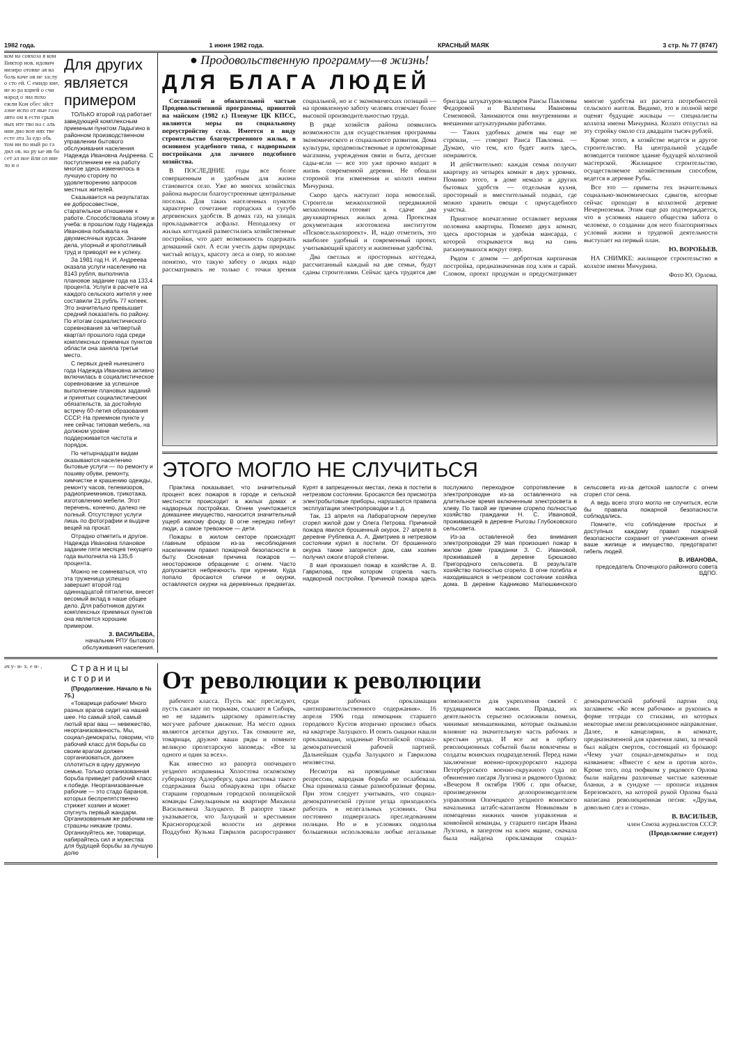1982 года. 1 июня 1982 года. КРАСНЫЙ МАЯК 3 стр. № 77 (8747)
ком на совхоза я ком Виктор нов. идович низиро отовке ая на боль каче ов не заслу о сто ей. С емидо кие, не ю ра кцией о счи народ о зна похо ежли Кон обес эйст азме испо от ные газо авто ом в ести срыв ных ите тво на с аль нии дно воп иях тве есте ата За едо обь том ин по ный ро га дил ов. на ру ые ив бо сет ал ное йли ол ние ло и о
Для других является примером
ТОЛЬКО второй год работает заведующей комплексным приемным пунктом Ладыгино в районном производственном управлении бытового обслуживания населения Надежда Ивановна Андреева. С поступлением ее на работу многое здесь изменилось в лучшую сторону по удовлетворению запросов местных жителей.
Сказывается на результатах ее добросовестное, старательное отношение к работе. Способствовала этому и учеба: в прошлом году Надежда Ивановна побывала на двухмесячных курсах. Знание дела, упорный и кропотливый труд и приводят ее к успеху.
За 1981 год Н. И. Андреева оказала услуги населению на 8143 рубля, выполнила плановое задание года на 133,4 процента. Услуги в расчете на каждого сельского жителя у нее составили 21 рубль 77 копеек. Это значительно превышает средний показатель по району. По итогам социалистического соревнования за четвертый квартал прошлого года среди комплексных приемных пунктов области она заняла третье место.
С первых дней нынешнего года Надежда Ивановна активно включилась в социалистическое соревнование за успешное выполнение плановых заданий и принятых социалистических обязательств, за достойную встречу 60-летия образования СССР. На приемном пункте у нее сейчас типовая мебель, на должном уровне поддерживается чистота и порядок.
По четырнадцати видам оказываются населению бытовые услуги — по ремонту и пошиву обуви, ремонту, химчистке и крашению одежды, ремонту часов, телевизоров, радиоприемников, трикотажа, изготовлению мебели. Этот перечень, конечно, далеко не полный. Отсутствуют услуги лишь по фотографии и выдаче вещей на прокат.
Отрадно отметить и другое. Надежда Ивановна плановое задание пяти месяцев текущего года выполнила на 135,6 процента.
Можно не сомневаться, что эта труженица успешно завершит второй год одиннадцатой пятилетки, внесет весомый вклад в наше общее дело. Для работников других комплексных приемных пунктов она является хорошим примером.
З. ВАСИЛЬЕВА,
начальник РПУ бытового обслуживания населения.
● Продовольственную программу—в жизнь!
ДЛЯ БЛАГА ЛЮДЕЙ
Составной и обязательной частью Продовольственной программы, принятой на майском (1982 г.) Пленуме ЦК КПСС, являются меры по социальному переустройству села. Имеется в виду строительство благоустроенного жилья, в основном усадебного типа, с надворными постройками для личного подсобного хозяйства.
В ПОСЛЕДНИЕ годы все более совершенным и удобным для жизни становится село. Уже во многих хозяйствах района выросли благоустроенные центральные поселки. Для таких населенных пунктов характерно сочетание городских и сугубо деревенских удобств. В домах газ, на улицах прокладывается асфальт. Неподалеку от жилых коттеджей разместились хозяйственные постройки, что дает возможность содержать домашний скот. А если учесть дары природы: чистый воздух, красоту леса и озер, то вполне понятно, что такую заботу о людях надо рассматривать не только с точки зрения социальной, но и с экономических позиций — на проявленную заботу человек отвечает более высокой производительностью труда.
В ряде хозяйств района появились возможности для осуществления программы экономического и социального развития. Дома культуры, продовольственные и промтоварные магазины, учреждения связи и быта, детские сады-ясли — все это уже прочно входит в жизнь современной деревни. Не обошли стороной эти изменения и колхоз имени Мичурина.
Скоро здесь наступит пора новоселий. Строители межколхозной передвижной мехколонны готовят к сдаче два двухквартирных жилых дома. Проектная документация изготовлена институтом «Псковсельхозпроект». И, надо отметить, это наиболее удобный и современный проект, учитывающий красоту и жизненные удобства.
Два светлых и просторных коттеджа, рассчитанный каждый на две семьи, будут сданы строителями. Сейчас здесь трудятся две бригады штукатуров-маляров Раисы Павловны Федоровой и Валентины Ивановны Семеновой. Занимаются они внутренними и внешними штукатурными работами.
— Таких удобных домов мы еще не строили, — говорит Раиса Павловна. — Думаю, что тем, кто будет жить здесь, понравится.
И действительно: каждая семья получит квартиру из четырех комнат в двух уровнях. Помимо этого, в доме немало и других бытовых удобств — отдельная кухня, просторный и вместительный подвал, где можно хранить овощи с приусадебного участка.
Приятное впечатление оставляет верхняя половина квартиры. Помимо двух комнат, здесь просторная и удобная мансарда, с которой открывается вид на синь раскинувшихся вокруг озер.
Рядом с домом — добротная кирпичная постройка, предназначенная под хлев и сарай. Словом, проект продуман и предусматривает многие удобства из расчета потребностей сельского жителя. Видимо, это в полной мере оценят будущие жильцы — специалисты колхоза имени Мичурина. Колхоз отпустил на эту стройку около ста двадцати тысяч рублей.
Кроме этого, в хозяйстве ведется и другое строительство. На центральной усадьбе возводится типовое здание будущей колхозной мастерской. Жилищное строительство, осуществляемое хозяйственным способом, ведется в деревне Рубы.
Все это — приметы тех значительных социально-экономических сдвигов, которые сейчас проходят в колхозной деревне Нечерноземья. Этим еще раз подтверждается, что в условиях нашего общества забота о человеке, о создании для него благоприятных условий жизни и трудовой деятельности выступает на первый план.
Ю. ВОРОБЬЕВ.
НА СНИМКЕ: жилищное строительство в колхозе имени Мичурина.
Фото Ю. Орлова.
ЭТОГО МОГЛО НЕ СЛУЧИТЬСЯ
Практика показывает, что значительный процент всех пожаров в городе и сельской местности происходит в жилых домах и надворных постройках. Огнем уничтожается домашнее имущество, наносится значительный ущерб жилому фонду. В огне нередко гибнут люди, а самое тревожное — дети.
Пожары в жилом секторе происходят главным образом из-за несоблюдения населением правил пожарной безопасности в быту. Основная причина пожаров — неосторожное обращение с огнем. Часто допускается небрежность при курении. Куда попало бросаются спички и окурки, оставляются окурки на деревянных предметах. Курят в запрещенных местах, лежа в постели в нетрезвом состоянии. Бросаются без присмотра электробытовые приборы, нарушаются правила эксплуатации электропроводки и т. д.
Так, 13 апреля на Лабораторном переулке сгорел жилой дом у Олега Петрова. Причиной пожара явился брошенный окурок. 27 апреля в деревне Рублевка А. А. Дмитриев в нетрезвом состоянии курил в постели. От брошенного окурка также загорелся дом, сам хозяин получил ожоги второй степени.
8 мая произошел пожар в хозяйстве А. В. Гаврилова, при котором сгорела часть надворной постройки. Причиной пожара здесь послужило переходное сопротивление в электропроводке из-за оставленного на длительное время включенным электросвета в хлеву. По такой же причине сгорело полностью хозяйство гражданки Н. С. Ивановой, проживающей в деревне Рыгозы Глубоковского сельсовета.
Из-за оставленной без внимания электропроводки 29 мая произошел пожар в жилом доме гражданки З. С. Ивановой, проживавшей в деревне Брюшково Пригородного сельсовета. В результате хозяйство полностью сгорело. В огне погибла и находившаяся в нетрезвом состоянии хозяйка дома. В деревне Кадниково Матюшкинского сельсовета из-за детской шалости с огнем сгорел стог сена.
А ведь всего этого могло не случиться, если бы правила пожарной безопасности соблюдались.
Помните, что соблюдение простых и доступных каждому правил пожарной безопасности сохранит от уничтожения огнем ваше жилище и имущество, предотвратит гибель людей.
В. ИВАНОВА,
председатель Опочецкого районного совета ВДПО.
ач у- н- х. е и- ,
Страницы
истории
(Продолжение. Начало в № 75.)
«Товарищи рабочие! Много разных врагов сидит на нашей шее. Но самый злой, самый лютый враг ваш — невежество, неорганизованность. Мы, социал-демократы, говорим, что рабочий класс для борьбы со своим врагом должен сорганизоваться, должен сплотиться в одну дружную семью. Только организованная борьба приведет рабочий класс к победе. Неорганизованные рабочие — это стадо баранов, которых беспрепятственно стрижет хозяин и может спугнуть первый жандарм. Организованным же рабочим не страшны никакие громы. Организуйтесь же, товарищи, набирайтесь сил и мужества для будущей борьбы за лучшую долю
От революции к революции
рабочего класса. Пусть вас преследуют, пусть сажают по тюрьмам, ссылают в Сибирь, но не задавить царскому правительству могучее рабочее движение. На место одних являются десятки других. Так сомкните же, товарищи, дружно ваши ряды и помните великую пролетарскую заповедь: «Все за одного и один за всех».
Как известно из рапорта опочецкого уездного исправника Холостова псковскому губернатору Адлербергу, одна листовка такого содержания была обнаружена при обыске старшим городовым городской полицейской команды Самульциным на квартире Михаила Васильевича Залуцкого. В рапорте также указывается, что Залуцкий и крестьянин Красногородской волости из деревни Поддубно Кузьма Гаврилов распространяют среди рабочих прокламации «антиправительственного содержания». 16 апреля 1906 года помощник старшего городового Кустов вторично произвел обыск на квартире Залуцкого. И опять сыщики нашли прокламации, изданные Российской социал-демократической рабочей партией. Дальнейшая судьба Залуцкого и Гаврилова неизвестна.
Несмотря на проводимые властями репрессии, народная борьба не ослабевала. Она принимала самые разнообразные формы. При этом следует учитывать, что социал-демократической группе уезда приходилось работать в нелегальных условиях. Она постоянно подвергалась преследованиям полиции. Но и в условиях подполья большевики использовали любые легальные возможности для укрепления связей с трудящимися массами. Правда, их деятельность серьезно осложняли помехи, чинимые меньшевиками, которые оказывали влияние на значительную часть рабочих и крестьян уезда. И все же в орбиту революционных событий были вовлечены и солдаты воинских подразделений. Перед нами заключение военно-прокурорского надзора Петербургского военно-окружного суда по обвинению писаря Лузгина и рядового Орлова: «Вечером 8 октября 1906 г. при обыске, произведенном делопроизводителем управления Опочецкого уездного воинского начальника штабс-капитаном Новиковым в помещении нижних чинов управления и конвойной команды, у старшего писаря Ивана Лузгина, в запертом на ключ ящике, сначала была найдена прокламация социал-демократической рабочей партии под заглавием: «Ко всем рабочим» и рукопись в форме тетради со стихами, из которых некоторые имели революционное направление. Далее, в канцелярии, в комнате, предназначенной для хранения ламп, за печкой был найден сверток, состоящий из брошюр: «Чему учат социал-демократы» и под названием: «Вместе с кем и против кого». Кроме того, под тюфяком у рядового Орлова были найдены различные чистые казенные бланки, а в сундуке — прописи издания Березовского, на которой рукой Орлова была написана революционная песня: «Друзья, довольно слез и стона».
В. ВАСИЛЬЕВ,
член Союза журналистов СССР.
(Продолжение следует)